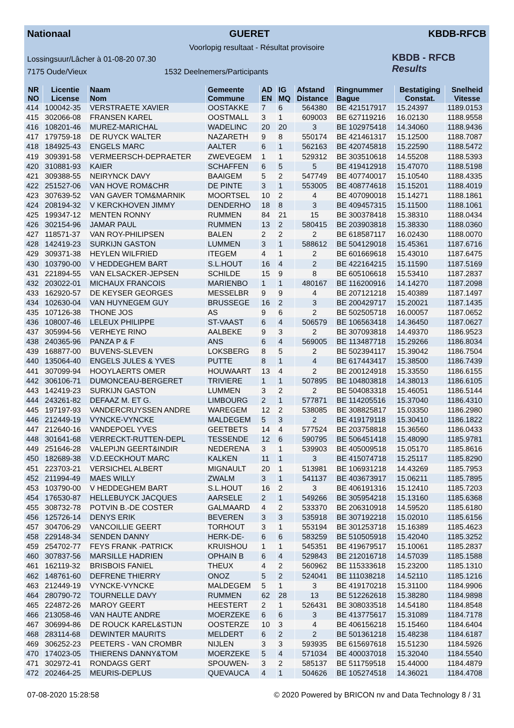Nationaal GUERET KBDB-RFCB
Voorlopig resultaat - Résultat provisoire
KBDB - RFCB
Results
Lossingsuur/Lâcher à 01-08-20 07.30
7175 Oude/Vieux 1532 Deelnemers/Participants
| NR NO | Licentie License | Naam Nom | Gemeente Commune | AD EN | IG MQ | Afstand Distance | Ringnummer Bague | Bestatiging Constat. | Snelheid Vitesse |
| --- | --- | --- | --- | --- | --- | --- | --- | --- | --- |
| 414 | 100042-35 | VERSTRAETE XAVIER | OOSTAKKE | 7 | 6 | 564380 | BE 421517917 | 15.24397 | 1189.0153 |
| 415 | 302066-08 | FRANSEN KAREL | OOSTMALL | 3 | 1 | 609003 | BE 627119216 | 16.02130 | 1188.9558 |
| 416 | 108201-46 | MUREZ-MARICHAL | WADELINC | 20 | 20 | 3 | BE 102975418 | 14.34060 | 1188.9436 |
| 417 | 179759-18 | DE RUYCK WALTER | NAZARETH | 9 | 8 | 550174 | BE 421461317 | 15.12500 | 1188.7087 |
| 418 | 184925-43 | ENGELS MARC | AALTER | 6 | 1 | 562163 | BE 420745818 | 15.22590 | 1188.5472 |
| 419 | 309391-58 | VERMEERSCH-DEPRAETER | ZWEVEGEM | 1 | 1 | 529312 | BE 303510618 | 14.55208 | 1188.5393 |
| 420 | 310881-93 | KAIER | SCHAFFEN | 6 | 5 | 5 | BE 419412918 | 15.47070 | 1188.5198 |
| 421 | 309388-55 | NEIRYNCK DAVY | BAAIGEM | 5 | 2 | 547749 | BE 407740017 | 15.10540 | 1188.4335 |
| 422 | 251527-06 | VAN HOVE ROM&CHR | DE PINTE | 3 | 1 | 553005 | BE 408774618 | 15.15201 | 1188.4019 |
| 423 | 307639-52 | VAN GAVER TOM&MARNIK | MOORTSEL | 10 | 2 | 4 | BE 407090018 | 15.14271 | 1188.1861 |
| 424 | 208194-32 | V KERCKHOVEN JIMMY | DENDERHO | 18 | 8 | 3 | BE 409457315 | 15.11500 | 1188.1061 |
| 425 | 199347-12 | MENTEN RONNY | RUMMEN | 84 | 21 | 15 | BE 300378418 | 15.38310 | 1188.0434 |
| 426 | 302154-96 | JAMAR PAUL | RUMMEN | 13 | 2 | 580415 | BE 203903818 | 15.38330 | 1188.0360 |
| 427 | 118571-37 | VAN ROY-PHILIPSEN | BALEN | 2 | 2 | 2 | BE 618587117 | 16.02430 | 1188.0070 |
| 428 | 142419-23 | SURKIJN GASTON | LUMMEN | 3 | 1 | 588612 | BE 504129018 | 15.45361 | 1187.6716 |
| 429 | 309371-38 | HEYLEN WILFRIED | ITEGEM | 4 | 1 | 2 | BE 601669618 | 15.43010 | 1187.6475 |
| 430 | 103790-00 | V HEDDEGHEM BART | S.L.HOUT | 16 | 4 | 2 | BE 422164215 | 15.11590 | 1187.5169 |
| 431 | 221894-55 | VAN ELSACKER-JEPSEN | SCHILDE | 15 | 9 | 8 | BE 605106618 | 15.53410 | 1187.2837 |
| 432 | 203022-01 | MICHAUX FRANCOIS | MARIENBO | 1 | 1 | 480167 | BE 116200916 | 14.14270 | 1187.2098 |
| 433 | 162920-57 | DE KEYSER GEORGES | MESSELBR | 9 | 9 | 4 | BE 207121218 | 15.40389 | 1187.1497 |
| 434 | 102630-04 | VAN HUYNEGEM GUY | BRUSSEGE | 16 | 2 | 3 | BE 200429717 | 15.20021 | 1187.1435 |
| 435 | 107126-38 | THONE JOS | AS | 9 | 6 | 2 | BE 502505718 | 16.00057 | 1187.0652 |
| 436 | 108007-46 | LELEUX PHILIPPE | ST-VAAST | 6 | 4 | 506579 | BE 106563418 | 14.36450 | 1187.0627 |
| 437 | 305994-56 | VERHEYE RINO | AALBEKE | 9 | 3 | 2 | BE 307093818 | 14.49370 | 1186.9523 |
| 438 | 240365-96 | PANZA P & F | ANS | 6 | 4 | 569005 | BE 113487718 | 15.29266 | 1186.8034 |
| 439 | 168877-00 | BUVENS-SLEVEN | LOKSBERG | 8 | 5 | 2 | BE 502394117 | 15.39042 | 1186.7504 |
| 440 | 135064-40 | ENGELS JULES & YVES | PUTTE | 8 | 1 | 4 | BE 617443417 | 15.38500 | 1186.7439 |
| 441 | 307099-94 | HOOYLAERTS OMER | HOUWAART | 13 | 4 | 2 | BE 200124918 | 15.33550 | 1186.6155 |
| 442 | 306106-71 | DUMONCEAU-BERGERET | TRIVIERE | 1 | 1 | 507895 | BE 104803818 | 14.38013 | 1186.6105 |
| 443 | 142419-23 | SURKIJN GASTON | LUMMEN | 3 | 2 | 2 | BE 504083318 | 15.46051 | 1186.5144 |
| 444 | 243261-82 | DEFAAZ M. ET G. | LIMBOURG | 2 | 1 | 577871 | BE 114205516 | 15.37040 | 1186.4310 |
| 445 | 197197-93 | VANDERCRUYSSEN ANDRE | WAREGEM | 12 | 2 | 538085 | BE 308825817 | 15.03350 | 1186.2980 |
| 446 | 212449-19 | VYNCKE-VYNCKE | MALDEGEM | 5 | 3 | 2 | BE 419179118 | 15.30410 | 1186.1822 |
| 447 | 212640-16 | VANDEPOEL YVES | GEETBETS | 14 | 4 | 577524 | BE 203758818 | 15.36560 | 1186.0433 |
| 448 | 301641-68 | VERRECKT-RUTTEN-DEPL | TESSENDE | 12 | 6 | 590795 | BE 506451418 | 15.48090 | 1185.9781 |
| 449 | 251646-28 | VALEPIJN GEERT&INDIR | NEDERENA | 3 | 1 | 539903 | BE 405009518 | 15.05170 | 1185.8616 |
| 450 | 182689-38 | V.D.EECKHOUT MARC | KALKEN | 11 | 1 | 3 | BE 415074718 | 15.25117 | 1185.8290 |
| 451 | 223703-21 | VERSICHEL ALBERT | MIGNAULT | 20 | 1 | 513981 | BE 106931218 | 14.43269 | 1185.7953 |
| 452 | 211994-49 | MAES WILLY | ZWALM | 3 | 1 | 541137 | BE 403673917 | 15.06211 | 1185.7895 |
| 453 | 103790-00 | V HEDDEGHEM BART | S.L.HOUT | 16 | 2 | 3 | BE 406191316 | 15.12410 | 1185.7203 |
| 454 | 176530-87 | HELLEBUYCK JACQUES | AARSELE | 2 | 1 | 549266 | BE 305954218 | 15.13160 | 1185.6368 |
| 455 | 308732-78 | POTVIN B.-DE COSTER | GALMAARD | 4 | 2 | 533370 | BE 206310918 | 14.59520 | 1185.6180 |
| 456 | 125726-14 | DENYS ERIK | BEVEREN | 3 | 3 | 535918 | BE 307192218 | 15.02010 | 1185.6156 |
| 457 | 304706-29 | VANCOILLIE GEERT | TORHOUT | 3 | 1 | 553194 | BE 301253718 | 15.16389 | 1185.4623 |
| 458 | 229148-34 | SENDEN DANNY | HERK-DE- | 6 | 6 | 583259 | BE 510505918 | 15.42040 | 1185.3252 |
| 459 | 254702-77 | FEYS FRANK -PATRICK | KRUISHOU | 1 | 1 | 545351 | BE 419679517 | 15.10061 | 1185.2837 |
| 460 | 307837-56 | MARSILLE HADRIEN | OPHAIN B | 6 | 4 | 529843 | BE 212016718 | 14.57039 | 1185.1588 |
| 461 | 162119-32 | BRISBOIS FANIEL | THEUX | 4 | 2 | 560962 | BE 115333618 | 15.23200 | 1185.1310 |
| 462 | 148761-60 | DEFRENE THIERRY | ONOZ | 5 | 2 | 524041 | BE 111038218 | 14.52110 | 1185.1216 |
| 463 | 212449-19 | VYNCKE-VYNCKE | MALDEGEM | 5 | 1 | 3 | BE 419170218 | 15.31100 | 1184.9906 |
| 464 | 280790-72 | TOURNELLE DAVY | RUMMEN | 62 | 28 | 13 | BE 512262618 | 15.38280 | 1184.9898 |
| 465 | 224872-26 | MAROY GEERT | HEESTERT | 2 | 1 | 526431 | BE 308033518 | 14.54180 | 1184.8548 |
| 466 | 213058-46 | VAN HAUTE ANDRE | MOERZEKE | 6 | 6 | 3 | BE 413775617 | 15.31089 | 1184.7178 |
| 467 | 306994-86 | DE ROUCK KAREL&STIJN | OOSTERZE | 10 | 3 | 4 | BE 406156218 | 15.15460 | 1184.6404 |
| 468 | 283114-68 | DEWINTER MAURITS | MELDERT | 6 | 2 | 2 | BE 501361218 | 15.48238 | 1184.6187 |
| 469 | 306252-23 | PEETERS - VAN CROMBR | NIJLEN | 3 | 3 | 593935 | BE 615697618 | 15.51230 | 1184.5926 |
| 470 | 174023-05 | THIERENS DANNY&TOM | MOERZEKE | 5 | 4 | 571034 | BE 400037018 | 15.32040 | 1184.5540 |
| 471 | 302972-41 | RONDAGS GERT | SPOUWEN- | 3 | 2 | 585137 | BE 511759518 | 15.44000 | 1184.4879 |
| 472 | 202464-25 | MEURIS-DEPLUS | QUEVAUCA | 4 | 1 | 504626 | BE 105274518 | 14.36021 | 1184.4708 |
07-08-2020 15:28:58 © 2020 Powered by BRICON nv and Data Technology 8 / 31